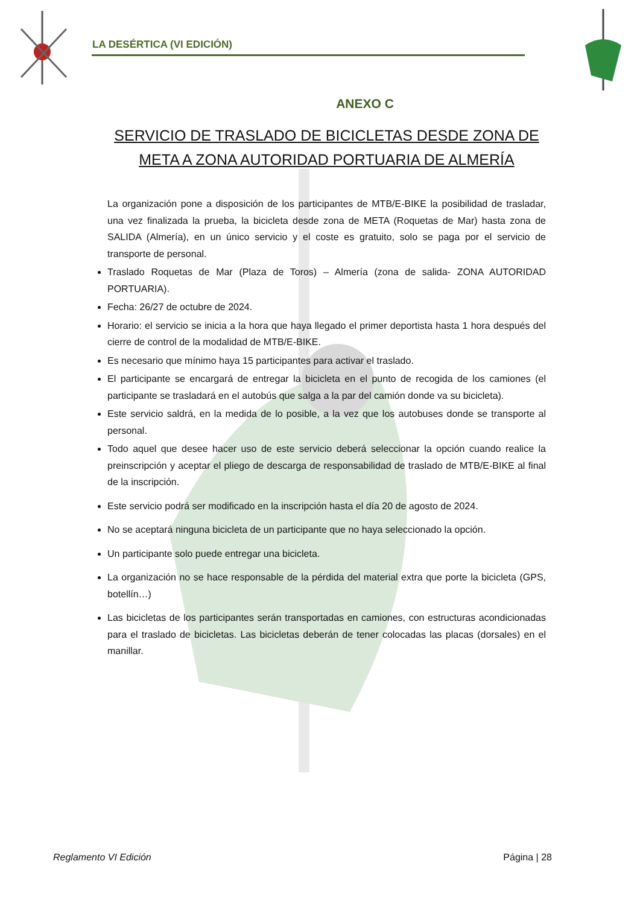LA DESÉRTICA (VI EDICIÓN)
ANEXO C
SERVICIO DE TRASLADO DE BICICLETAS DESDE ZONA DE META A ZONA AUTORIDAD PORTUARIA DE ALMERÍA
La organización pone a disposición de los participantes de MTB/E-BIKE la posibilidad de trasladar, una vez finalizada la prueba, la bicicleta desde zona de META (Roquetas de Mar) hasta zona de SALIDA (Almería), en un único servicio y el coste es gratuito, solo se paga por el servicio de transporte de personal.
Traslado Roquetas de Mar (Plaza de Toros) – Almería (zona de salida- ZONA AUTORIDAD PORTUARIA).
Fecha: 26/27 de octubre de 2024.
Horario: el servicio se inicia a la hora que haya llegado el primer deportista hasta 1 hora después del cierre de control de la modalidad de MTB/E-BIKE.
Es necesario que mínimo haya 15 participantes para activar el traslado.
El participante se encargará de entregar la bicicleta en el punto de recogida de los camiones (el participante se trasladará en el autobús que salga a la par del camión donde va su bicicleta).
Este servicio saldrá, en la medida de lo posible, a la vez que los autobuses donde se transporte al personal.
Todo aquel que desee hacer uso de este servicio deberá seleccionar la opción cuando realice la preinscripción y aceptar el pliego de descarga de responsabilidad de traslado de MTB/E-BIKE al final de la inscripción.
Este servicio podrá ser modificado en la inscripción hasta el día 20 de agosto de 2024.
No se aceptará ninguna bicicleta de un participante que no haya seleccionado la opción.
Un participante solo puede entregar una bicicleta.
La organización no se hace responsable de la pérdida del material extra que porte la bicicleta (GPS, botellín…)
Las bicicletas de los participantes serán transportadas en camiones, con estructuras acondicionadas para el traslado de bicicletas. Las bicicletas deberán de tener colocadas las placas (dorsales) en el manillar.
Reglamento VI Edición Página | 28